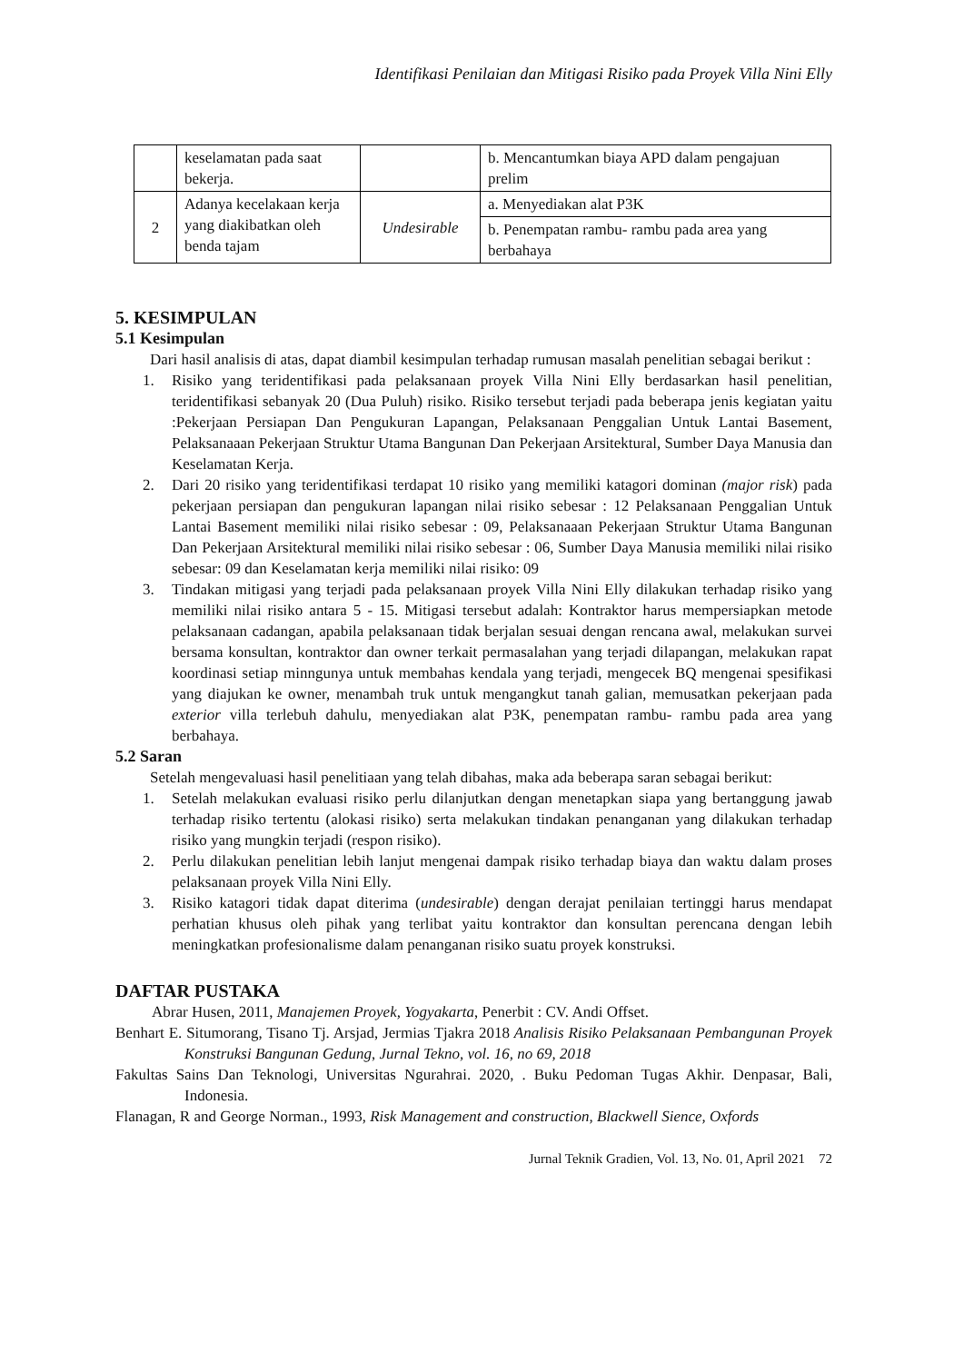Identifikasi Penilaian dan Mitigasi Risiko pada Proyek Villa Nini Elly
| | keselamatan pada saat bekerja. | | b. Mencantumkan biaya APD dalam pengajuan prelim |
| 2 | Adanya kecelakaan kerja yang diakibatkan oleh benda tajam | Undesirable | a. Menyediakan alat P3K |
| | | | b. Penempatan rambu- rambu pada area yang berbahaya |
5. KESIMPULAN
5.1 Kesimpulan
Dari hasil analisis di atas, dapat diambil kesimpulan terhadap rumusan masalah penelitian sebagai berikut :
1. Risiko yang teridentifikasi pada pelaksanaan proyek Villa Nini Elly berdasarkan hasil penelitian, teridentifikasi sebanyak 20 (Dua Puluh) risiko. Risiko tersebut terjadi pada beberapa jenis kegiatan yaitu :Pekerjaan Persiapan Dan Pengukuran Lapangan, Pelaksanaan Penggalian Untuk Lantai Basement, Pelaksanaaan Pekerjaan Struktur Utama Bangunan Dan Pekerjaan Arsitektural, Sumber Daya Manusia dan Keselamatan Kerja.
2. Dari 20 risiko yang teridentifikasi terdapat 10 risiko yang memiliki katagori dominan (major risk) pada pekerjaan persiapan dan pengukuran lapangan nilai risiko sebesar : 12 Pelaksanaan Penggalian Untuk Lantai Basement memiliki nilai risiko sebesar : 09, Pelaksanaaan Pekerjaan Struktur Utama Bangunan Dan Pekerjaan Arsitektural memiliki nilai risiko sebesar : 06, Sumber Daya Manusia memiliki nilai risiko sebesar: 09 dan Keselamatan kerja memiliki nilai risiko: 09
3. Tindakan mitigasi yang terjadi pada pelaksanaan proyek Villa Nini Elly dilakukan terhadap risiko yang memiliki nilai risiko antara 5 - 15. Mitigasi tersebut adalah: Kontraktor harus mempersiapkan metode pelaksanaan cadangan, apabila pelaksanaan tidak berjalan sesuai dengan rencana awal, melakukan survei bersama konsultan, kontraktor dan owner terkait permasalahan yang terjadi dilapangan, melakukan rapat koordinasi setiap minngunya untuk membahas kendala yang terjadi, mengecek BQ mengenai spesifikasi yang diajukan ke owner, menambah truk untuk mengangkut tanah galian, memusatkan pekerjaan pada exterior villa terlebuh dahulu, menyediakan alat P3K, penempatan rambu- rambu pada area yang berbahaya.
5.2 Saran
Setelah mengevaluasi hasil penelitiaan yang telah dibahas, maka ada beberapa saran sebagai berikut:
1. Setelah melakukan evaluasi risiko perlu dilanjutkan dengan menetapkan siapa yang bertanggung jawab terhadap risiko tertentu (alokasi risiko) serta melakukan tindakan penanganan yang dilakukan terhadap risiko yang mungkin terjadi (respon risiko).
2. Perlu dilakukan penelitian lebih lanjut mengenai dampak risiko terhadap biaya dan waktu dalam proses pelaksanaan proyek Villa Nini Elly.
3. Risiko katagori tidak dapat diterima (undesirable) dengan derajat penilaian tertinggi harus mendapat perhatian khusus oleh pihak yang terlibat yaitu kontraktor dan konsultan perencana dengan lebih meningkatkan profesionalisme dalam penanganan risiko suatu proyek konstruksi.
DAFTAR PUSTAKA
Abrar Husen, 2011, Manajemen Proyek, Yogyakarta, Penerbit : CV. Andi Offset.
Benhart E. Situmorang, Tisano Tj. Arsjad, Jermias Tjakra 2018 Analisis Risiko Pelaksanaan Pembangunan Proyek Konstruksi Bangunan Gedung, Jurnal Tekno, vol. 16, no 69, 2018
Fakultas Sains Dan Teknologi, Universitas Ngurahrai. 2020, . Buku Pedoman Tugas Akhir. Denpasar, Bali, Indonesia.
Flanagan, R and George Norman., 1993, Risk Management and construction, Blackwell Sience, Oxfords
Jurnal Teknik Gradien, Vol. 13, No. 01, April 2021 72